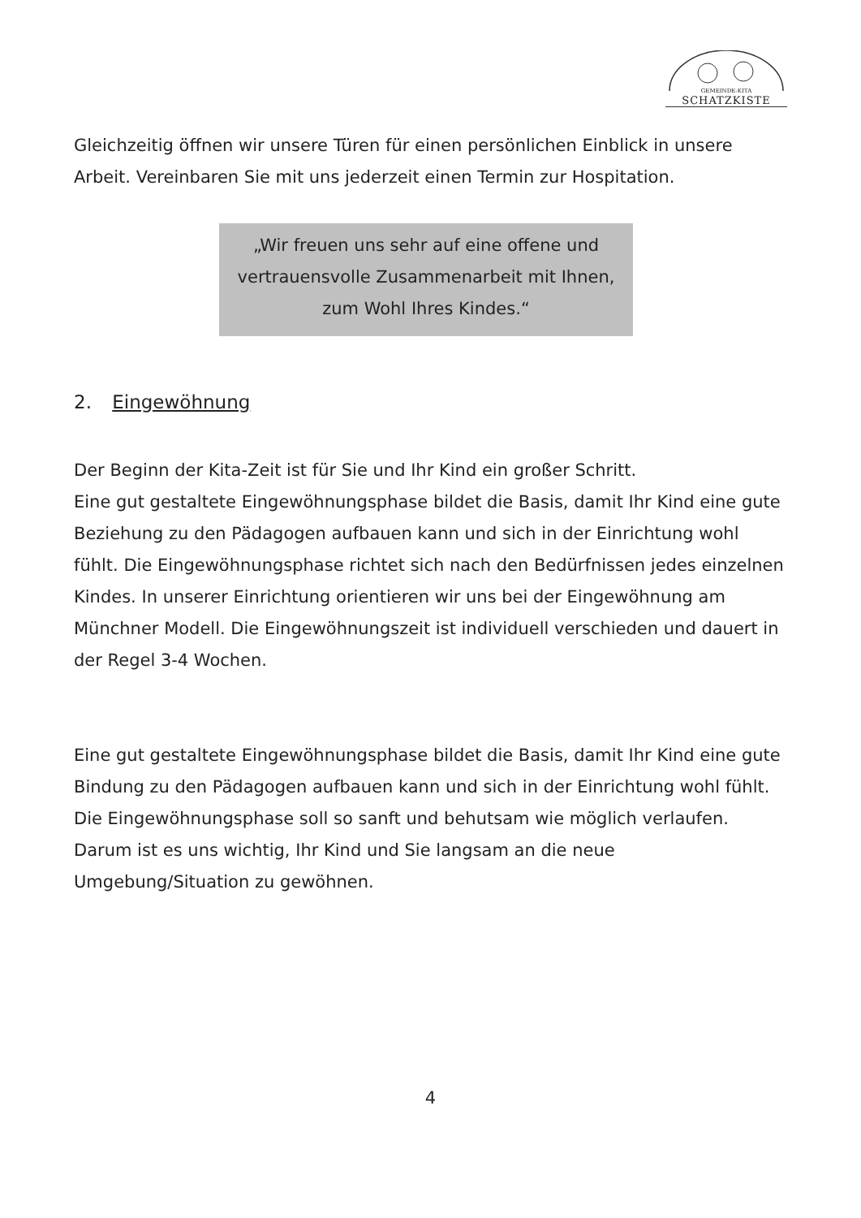GEMEINDE-KITA
SCHATZKISTE
Gleichzeitig öffnen wir unsere Türen für einen persönlichen Einblick in unsere Arbeit. Vereinbaren Sie mit uns jederzeit einen Termin zur Hospitation.
„Wir freuen uns sehr auf eine offene und
vertrauensvolle Zusammenarbeit mit Ihnen,
zum Wohl Ihres Kindes.“
2. Eingewöhnung
Der Beginn der Kita-Zeit ist für Sie und Ihr Kind ein großer Schritt.
Eine gut gestaltete Eingewöhnungsphase bildet die Basis, damit Ihr Kind eine gute Beziehung zu den Pädagogen aufbauen kann und sich in der Einrichtung wohl fühlt. Die Eingewöhnungsphase richtet sich nach den Bedürfnissen jedes einzelnen Kindes. In unserer Einrichtung orientieren wir uns bei der Eingewöhnung am Münchner Modell. Die Eingewöhnungszeit ist individuell verschieden und dauert in der Regel 3-4 Wochen.
Eine gut gestaltete Eingewöhnungsphase bildet die Basis, damit Ihr Kind eine gute Bindung zu den Pädagogen aufbauen kann und sich in der Einrichtung wohl fühlt. Die Eingewöhnungsphase soll so sanft und behutsam wie möglich verlaufen. Darum ist es uns wichtig, Ihr Kind und Sie langsam an die neue Umgebung/Situation zu gewöhnen.
4